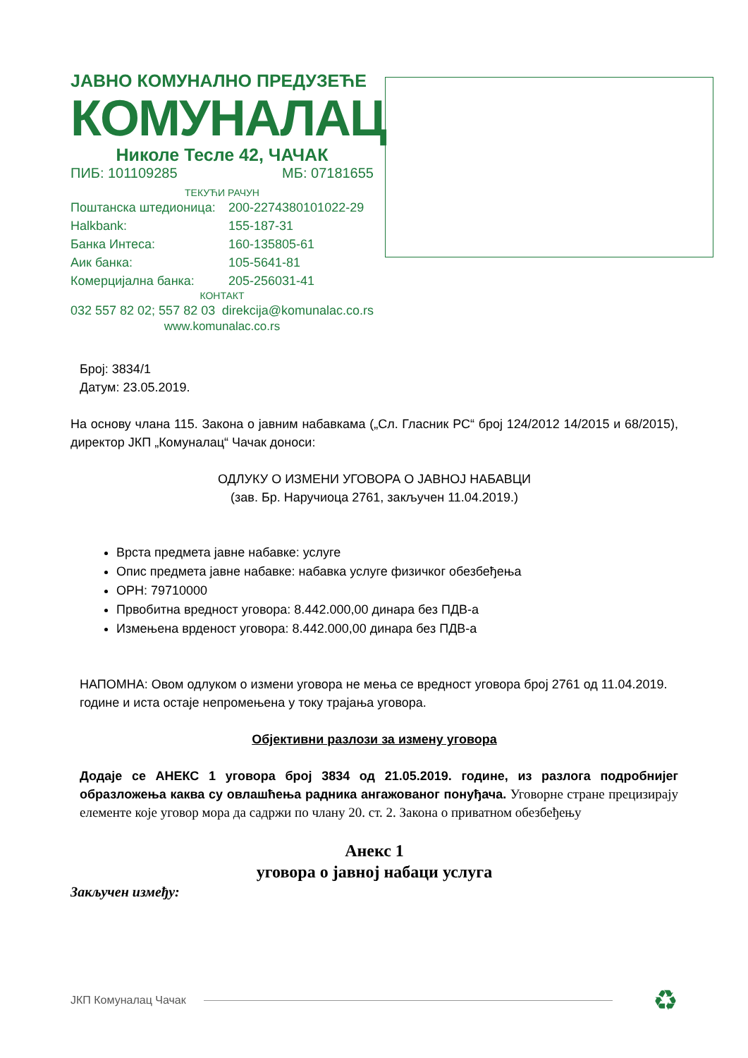ЈАВНО КОМУНАЛНО ПРЕДУЗЕЋЕ
КОМУНАЛАЦ
Николе Тесле 42, ЧАЧАК
ПИБ: 101109285 МБ: 07181655
ТЕКУЋИ РАЧУН
Поштанска штедионица: 200-2274380101022-29
Halkbank: 155-187-31
Банка Интеса: 160-135805-61
Аик банка: 105-5641-81
Комерцијална банка: 205-256031-41
КОНТАКТ
032 557 82 02; 557 82 03 direkcija@komunalac.co.rs
www.komunalac.co.rs
Број: 3834/1
Датум: 23.05.2019.
На основу члана 115. Закона о јавним набавкама („Сл. Гласник РС“ број 124/2012 14/2015 и 68/2015), директор ЈКП „Комуналац“ Чачак доноси:
ОДЛУКУ О ИЗМЕНИ УГОВОРА О ЈАВНОЈ НАБАВЦИ
(зав. Бр. Наручиоца 2761, закључен 11.04.2019.)
Врста предмета јавне набавке: услуге
Опис предмета јавне набавке: набавка услуге физичког обезбеђења
ОРН: 79710000
Првобитна вредност уговора: 8.442.000,00 динара без ПДВ-а
Измењена врденост уговора: 8.442.000,00 динара без ПДВ-а
НАПОМНА: Овом одлуком о измени уговора не мења се вредност уговора број 2761 од 11.04.2019. године и иста остаје непромењена у току трајања уговора.
Објективни разлози за измену уговора
Додаје се АНЕКС 1 уговора број 3834 од 21.05.2019. године, из разлога подробнијег образложења каква су овлашћења радника ангажованог понуђача. Уговорне стране прецизирају елементе које уговор мора да садржи по члану 20. ст. 2. Закона о приватном обезбеђењу
Анекс 1
уговора о јавној набаци услуга
Закључен између:
ЈКП Комуналац Чачак ♻